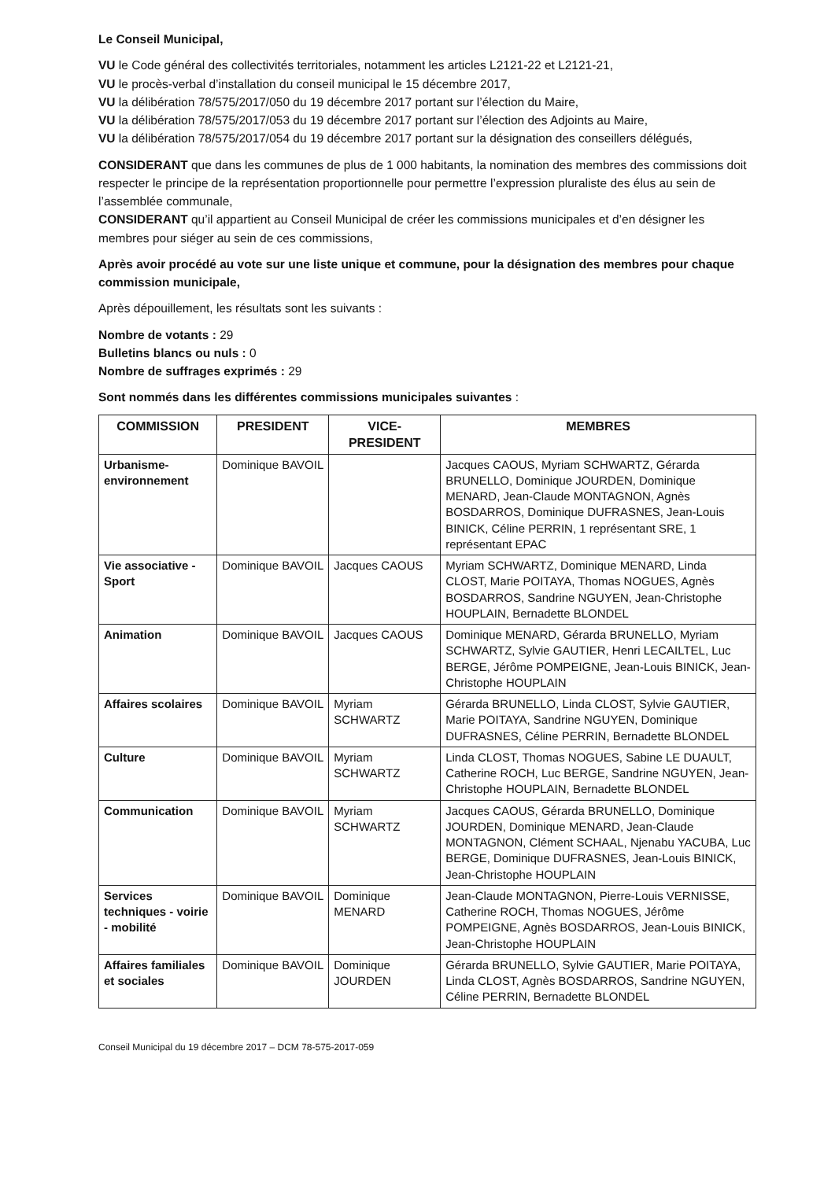Le Conseil Municipal,
VU le Code général des collectivités territoriales, notamment les articles L2121-22 et L2121-21,
VU le procès-verbal d’installation du conseil municipal le 15 décembre 2017,
VU la délibération 78/575/2017/050 du 19 décembre 2017 portant sur l’élection du Maire,
VU la délibération 78/575/2017/053 du 19 décembre 2017 portant sur l’élection des Adjoints au Maire,
VU la délibération 78/575/2017/054 du 19 décembre 2017 portant sur la désignation des conseillers délégués,
CONSIDERANT que dans les communes de plus de 1 000 habitants, la nomination des membres des commissions doit respecter le principe de la représentation proportionnelle pour permettre l’expression pluraliste des élus au sein de l’assemblée communale,
CONSIDERANT qu’il appartient au Conseil Municipal de créer les commissions municipales et d’en désigner les membres pour siéger au sein de ces commissions,
Après avoir procédé au vote sur une liste unique et commune, pour la désignation des membres pour chaque commission municipale,
Après dépouillement, les résultats sont les suivants :
Nombre de votants : 29
Bulletins blancs ou nuls : 0
Nombre de suffrages exprimés : 29
Sont nommés dans les différentes commissions municipales suivantes :
| COMMISSION | PRESIDENT | VICE-PRESIDENT | MEMBRES |
| --- | --- | --- | --- |
| Urbanisme-environnement | Dominique BAVOIL | | Jacques CAOUS, Myriam SCHWARTZ, Gérarda BRUNELLO, Dominique JOURDEN, Dominique MENARD, Jean-Claude MONTAGNON, Agnès BOSDARROS, Dominique DUFRASNES, Jean-Louis BINICK, Céline PERRIN, 1 représentant SRE, 1 représentant EPAC |
| Vie associative - Sport | Dominique BAVOIL | Jacques CAOUS | Myriam SCHWARTZ, Dominique MENARD, Linda CLOST, Marie POITAYA, Thomas NOGUES, Agnès BOSDARROS, Sandrine NGUYEN, Jean-Christophe HOUPLAIN, Bernadette BLONDEL |
| Animation | Dominique BAVOIL | Jacques CAOUS | Dominique MENARD, Gérarda BRUNELLO, Myriam SCHWARTZ, Sylvie GAUTIER, Henri LECAILTEL, Luc BERGE, Jérôme POMPEIGNE, Jean-Louis BINICK, Jean-Christophe HOUPLAIN |
| Affaires scolaires | Dominique BAVOIL | Myriam SCHWARTZ | Gérarda BRUNELLO, Linda CLOST, Sylvie GAUTIER, Marie POITAYA, Sandrine NGUYEN, Dominique DUFRASNES, Céline PERRIN, Bernadette BLONDEL |
| Culture | Dominique BAVOIL | Myriam SCHWARTZ | Linda CLOST, Thomas NOGUES, Sabine LE DUAULT, Catherine ROCH, Luc BERGE, Sandrine NGUYEN, Jean-Christophe HOUPLAIN, Bernadette BLONDEL |
| Communication | Dominique BAVOIL | Myriam SCHWARTZ | Jacques CAOUS, Gérarda BRUNELLO, Dominique JOURDEN, Dominique MENARD, Jean-Claude MONTAGNON, Clément SCHAAL, Njenabu YACUBA, Luc BERGE, Dominique DUFRASNES, Jean-Louis BINICK, Jean-Christophe HOUPLAIN |
| Services techniques - voirie - mobilité | Dominique BAVOIL | Dominique MENARD | Jean-Claude MONTAGNON, Pierre-Louis VERNISSE, Catherine ROCH, Thomas NOGUES, Jérôme POMPEIGNE, Agnès BOSDARROS, Jean-Louis BINICK, Jean-Christophe HOUPLAIN |
| Affaires familiales et sociales | Dominique BAVOIL | Dominique JOURDEN | Gérarda BRUNELLO, Sylvie GAUTIER, Marie POITAYA, Linda CLOST, Agnès BOSDARROS, Sandrine NGUYEN, Céline PERRIN, Bernadette BLONDEL |
Conseil Municipal du 19 décembre 2017 – DCM 78-575-2017-059